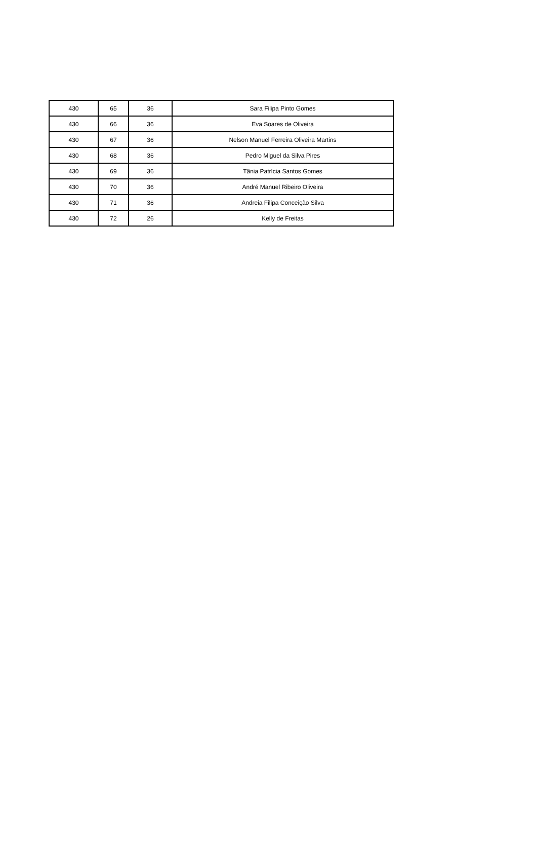| 430 | 65 | 36 | Sara Filipa Pinto Gomes |
| 430 | 66 | 36 | Eva Soares de Oliveira |
| 430 | 67 | 36 | Nelson Manuel Ferreira Oliveira Martins |
| 430 | 68 | 36 | Pedro Miguel da Silva Pires |
| 430 | 69 | 36 | Tânia Patrícia Santos Gomes |
| 430 | 70 | 36 | André Manuel Ribeiro Oliveira |
| 430 | 71 | 36 | Andreia Filipa Conceição Silva |
| 430 | 72 | 26 | Kelly de Freitas |